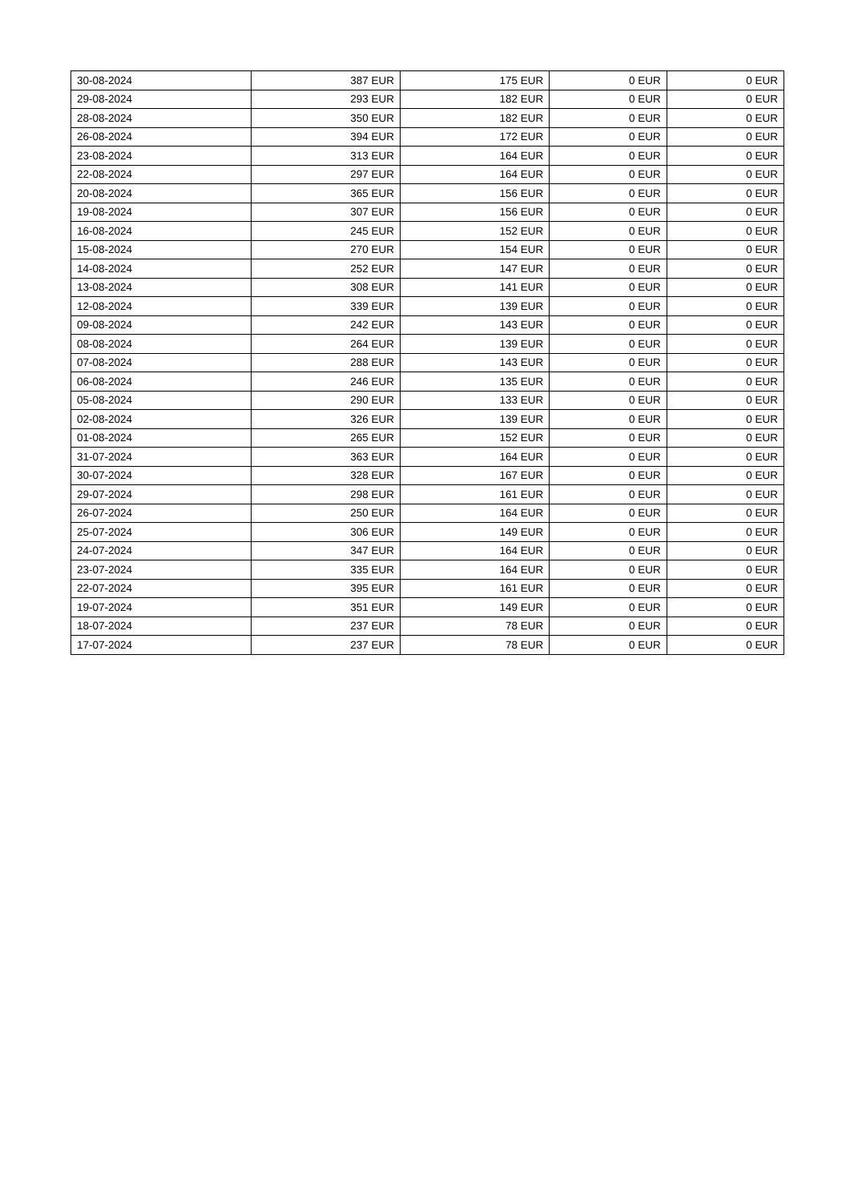| 30-08-2024 | 387 EUR | 175 EUR | 0 EUR | 0 EUR |
| 29-08-2024 | 293 EUR | 182 EUR | 0 EUR | 0 EUR |
| 28-08-2024 | 350 EUR | 182 EUR | 0 EUR | 0 EUR |
| 26-08-2024 | 394 EUR | 172 EUR | 0 EUR | 0 EUR |
| 23-08-2024 | 313 EUR | 164 EUR | 0 EUR | 0 EUR |
| 22-08-2024 | 297 EUR | 164 EUR | 0 EUR | 0 EUR |
| 20-08-2024 | 365 EUR | 156 EUR | 0 EUR | 0 EUR |
| 19-08-2024 | 307 EUR | 156 EUR | 0 EUR | 0 EUR |
| 16-08-2024 | 245 EUR | 152 EUR | 0 EUR | 0 EUR |
| 15-08-2024 | 270 EUR | 154 EUR | 0 EUR | 0 EUR |
| 14-08-2024 | 252 EUR | 147 EUR | 0 EUR | 0 EUR |
| 13-08-2024 | 308 EUR | 141 EUR | 0 EUR | 0 EUR |
| 12-08-2024 | 339 EUR | 139 EUR | 0 EUR | 0 EUR |
| 09-08-2024 | 242 EUR | 143 EUR | 0 EUR | 0 EUR |
| 08-08-2024 | 264 EUR | 139 EUR | 0 EUR | 0 EUR |
| 07-08-2024 | 288 EUR | 143 EUR | 0 EUR | 0 EUR |
| 06-08-2024 | 246 EUR | 135 EUR | 0 EUR | 0 EUR |
| 05-08-2024 | 290 EUR | 133 EUR | 0 EUR | 0 EUR |
| 02-08-2024 | 326 EUR | 139 EUR | 0 EUR | 0 EUR |
| 01-08-2024 | 265 EUR | 152 EUR | 0 EUR | 0 EUR |
| 31-07-2024 | 363 EUR | 164 EUR | 0 EUR | 0 EUR |
| 30-07-2024 | 328 EUR | 167 EUR | 0 EUR | 0 EUR |
| 29-07-2024 | 298 EUR | 161 EUR | 0 EUR | 0 EUR |
| 26-07-2024 | 250 EUR | 164 EUR | 0 EUR | 0 EUR |
| 25-07-2024 | 306 EUR | 149 EUR | 0 EUR | 0 EUR |
| 24-07-2024 | 347 EUR | 164 EUR | 0 EUR | 0 EUR |
| 23-07-2024 | 335 EUR | 164 EUR | 0 EUR | 0 EUR |
| 22-07-2024 | 395 EUR | 161 EUR | 0 EUR | 0 EUR |
| 19-07-2024 | 351 EUR | 149 EUR | 0 EUR | 0 EUR |
| 18-07-2024 | 237 EUR | 78 EUR | 0 EUR | 0 EUR |
| 17-07-2024 | 237 EUR | 78 EUR | 0 EUR | 0 EUR |